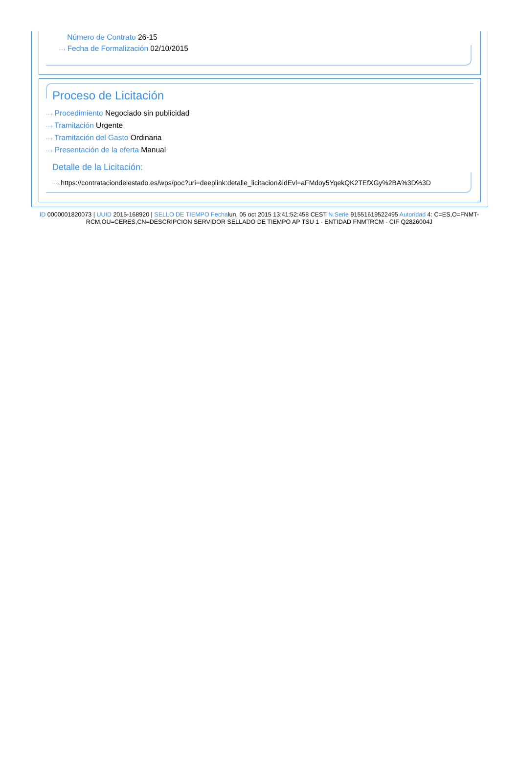Número de Contrato 26-15
···› Fecha de Formalización 02/10/2015
Proceso de Licitación
···› Procedimiento Negociado sin publicidad
···› Tramitación Urgente
···› Tramitación del Gasto Ordinaria
···› Presentación de la oferta Manual
Detalle de la Licitación:
···› https://contrataciondelestado.es/wps/poc?uri=deeplink:detalle_licitacion&idEvl=aFMdoy5YqekQK2TEfXGy%2BA%3D%3D
ID 0000001820073 | UUID 2015-168920 | SELLO DE TIEMPO Fechalun, 05 oct 2015 13:41:52:458 CEST N.Serie 91551619522495 Autoridad 4: C=ES,O=FNMT-RCM,OU=CERES,CN=DESCRIPCION SERVIDOR SELLADO DE TIEMPO AP TSU 1 - ENTIDAD FNMTRCM - CIF Q2826004J